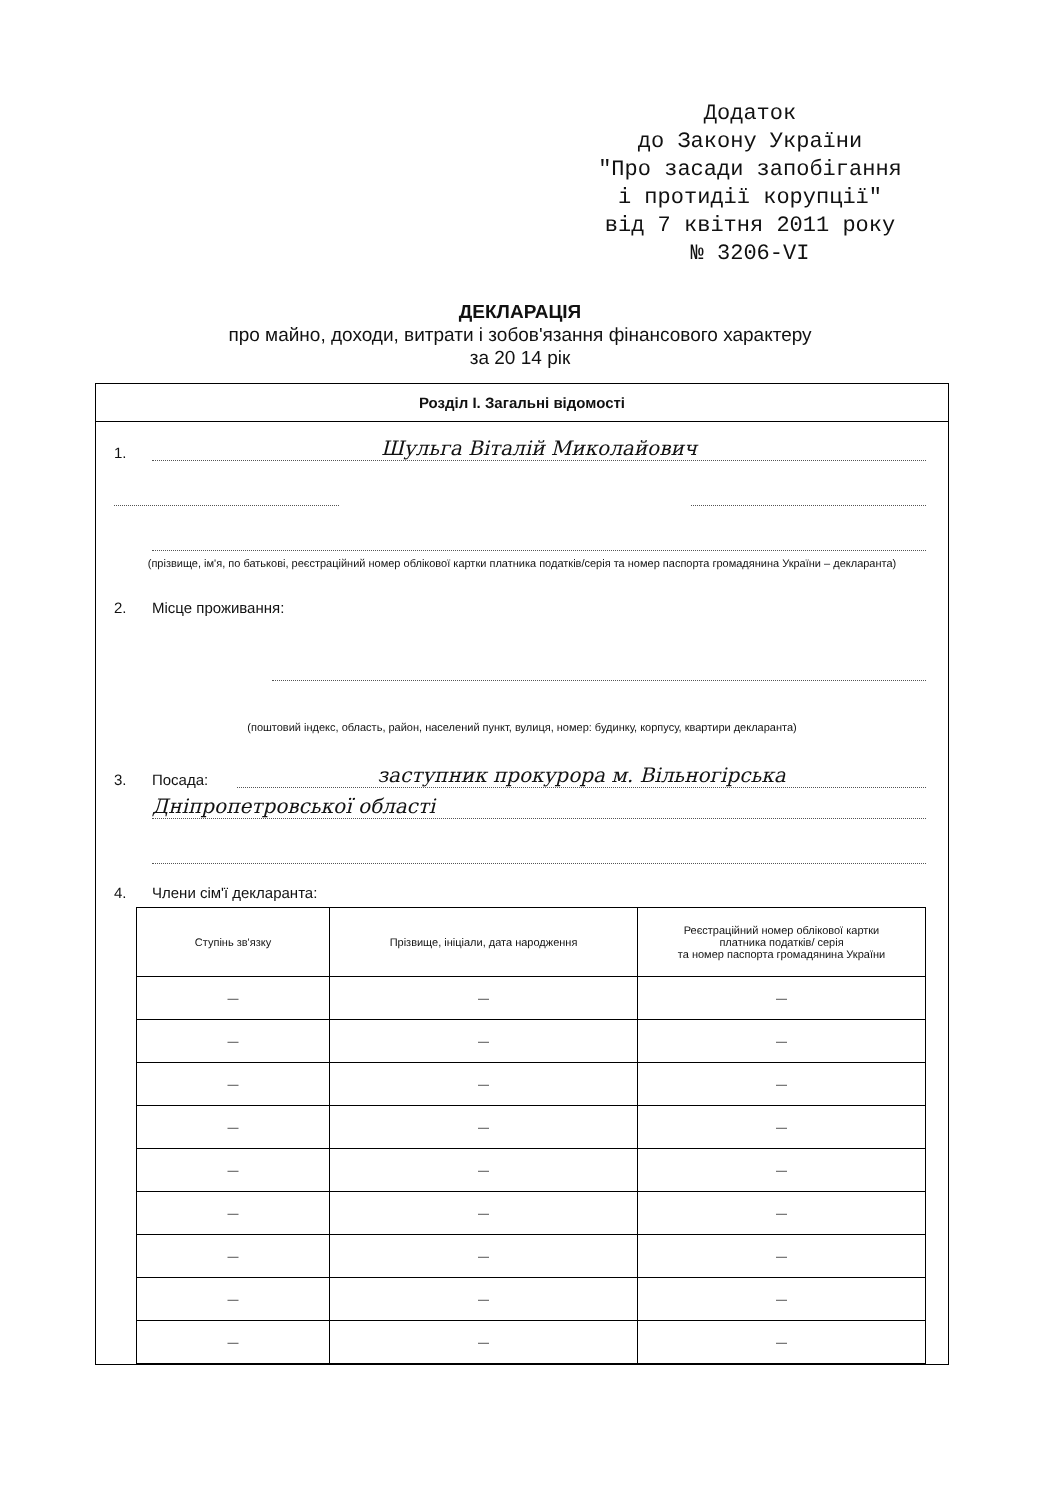Додаток
до Закону України
"Про засади запобігання
і протидії корупції"
від 7 квітня 2011 року
№ 3206-VI
ДЕКЛАРАЦІЯ
про майно, доходи, витрати і зобов'язання фінансового характеру
за 20 14 рік
Розділ І. Загальні відомості
1. Шульга Віталій Миколайович
(прізвище, ім'я, по батькові, реєстраційний номер облікової картки платника податків/серія та номер паспорта громадянина України – декларанта)
2. Місце проживання:
(поштовий індекс, область, район, населений пункт, вулиця, номер: будинку, корпусу, квартири декларанта)
3. Посада: заступник прокурора м. Вільногірська
Дніпропетровської області
4. Члени сім'ї декларанта:
| Ступінь зв'язку | Прізвище, ініціали, дата народження | Реєстраційний номер облікової картки платника податків/ серія та номер паспорта громадянина України |
| --- | --- | --- |
| — | — | — |
| — | — | — |
| — | — | — |
| — | — | — |
| — | — | — |
| — | — | — |
| — | — | — |
| — | — | — |
| — | — | — |